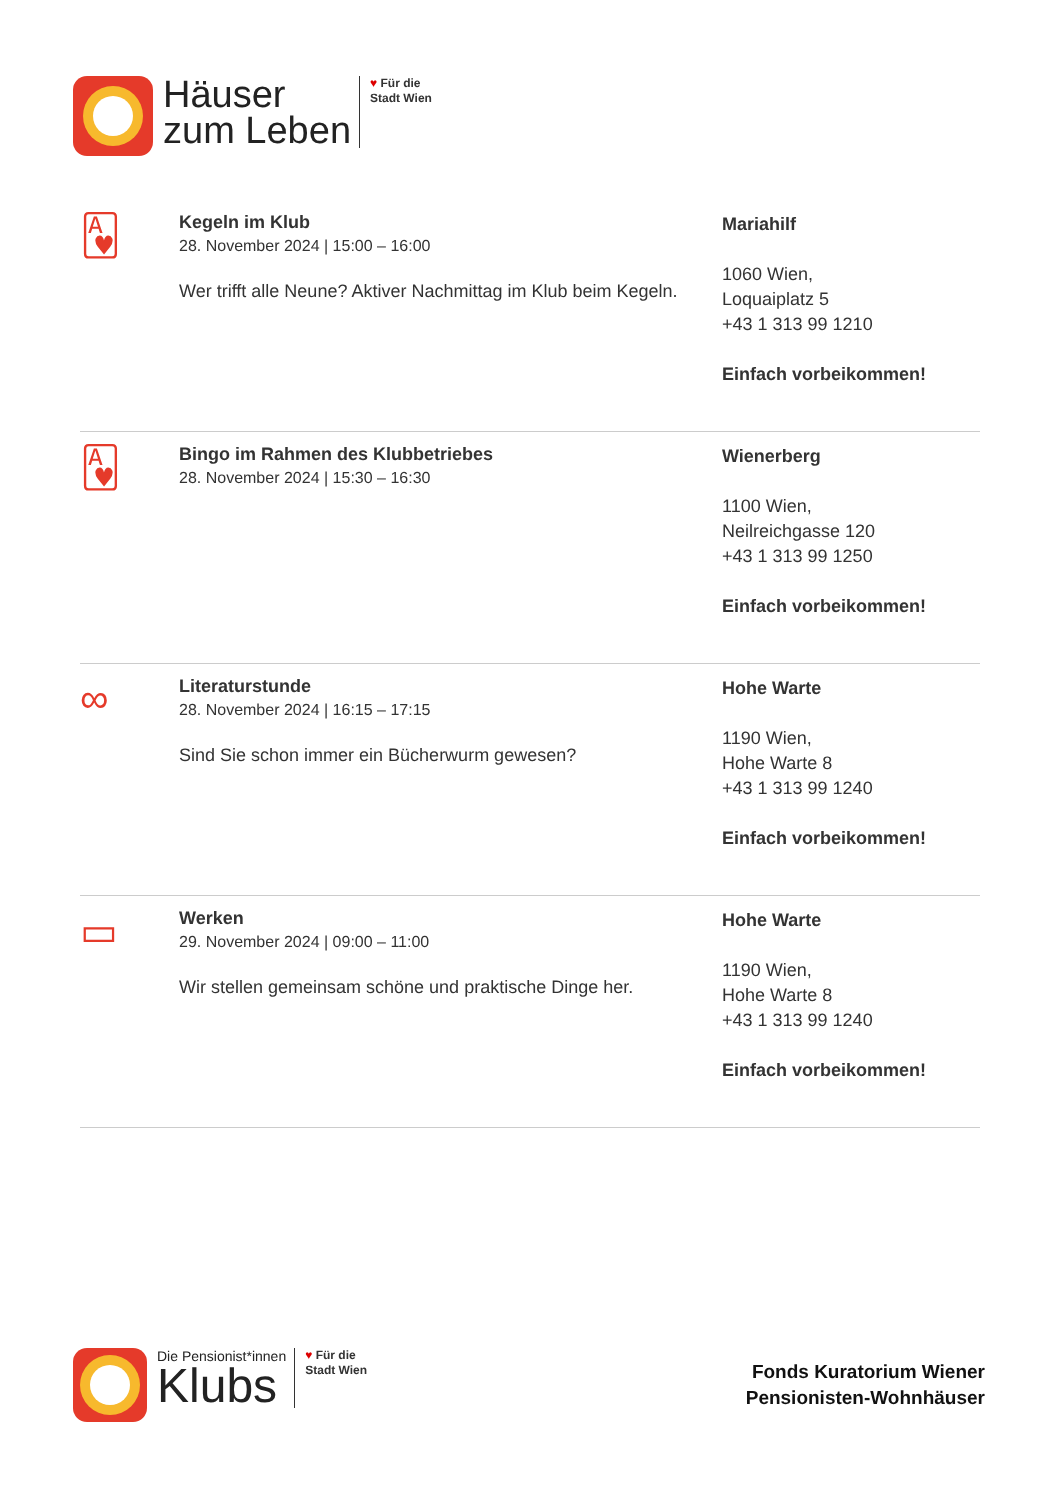Häuser
zum Leben
♥ Für die
Stadt Wien
🂱
Kegeln im Klub
28. November 2024 | 15:00 – 16:00
Wer trifft alle Neune? Aktiver Nachmittag im Klub beim Kegeln.
Mariahilf
1060 Wien,
Loquaiplatz 5
+43 1 313 99 1210
Einfach vorbeikommen!
🂱
Bingo im Rahmen des Klubbetriebes
28. November 2024 | 15:30 – 16:30
Wienerberg
1100 Wien,
Neilreichgasse 120
+43 1 313 99 1250
Einfach vorbeikommen!
∞
Literaturstunde
28. November 2024 | 16:15 – 17:15
Sind Sie schon immer ein Bücherwurm gewesen?
Hohe Warte
1190 Wien,
Hohe Warte 8
+43 1 313 99 1240
Einfach vorbeikommen!
▭
Werken
29. November 2024 | 09:00 – 11:00
Wir stellen gemeinsam schöne und praktische Dinge her.
Hohe Warte
1190 Wien,
Hohe Warte 8
+43 1 313 99 1240
Einfach vorbeikommen!
Die Pensionist*innen
Klubs
♥ Für die
Stadt Wien
Fonds Kuratorium Wiener
Pensionisten-Wohnhäuser